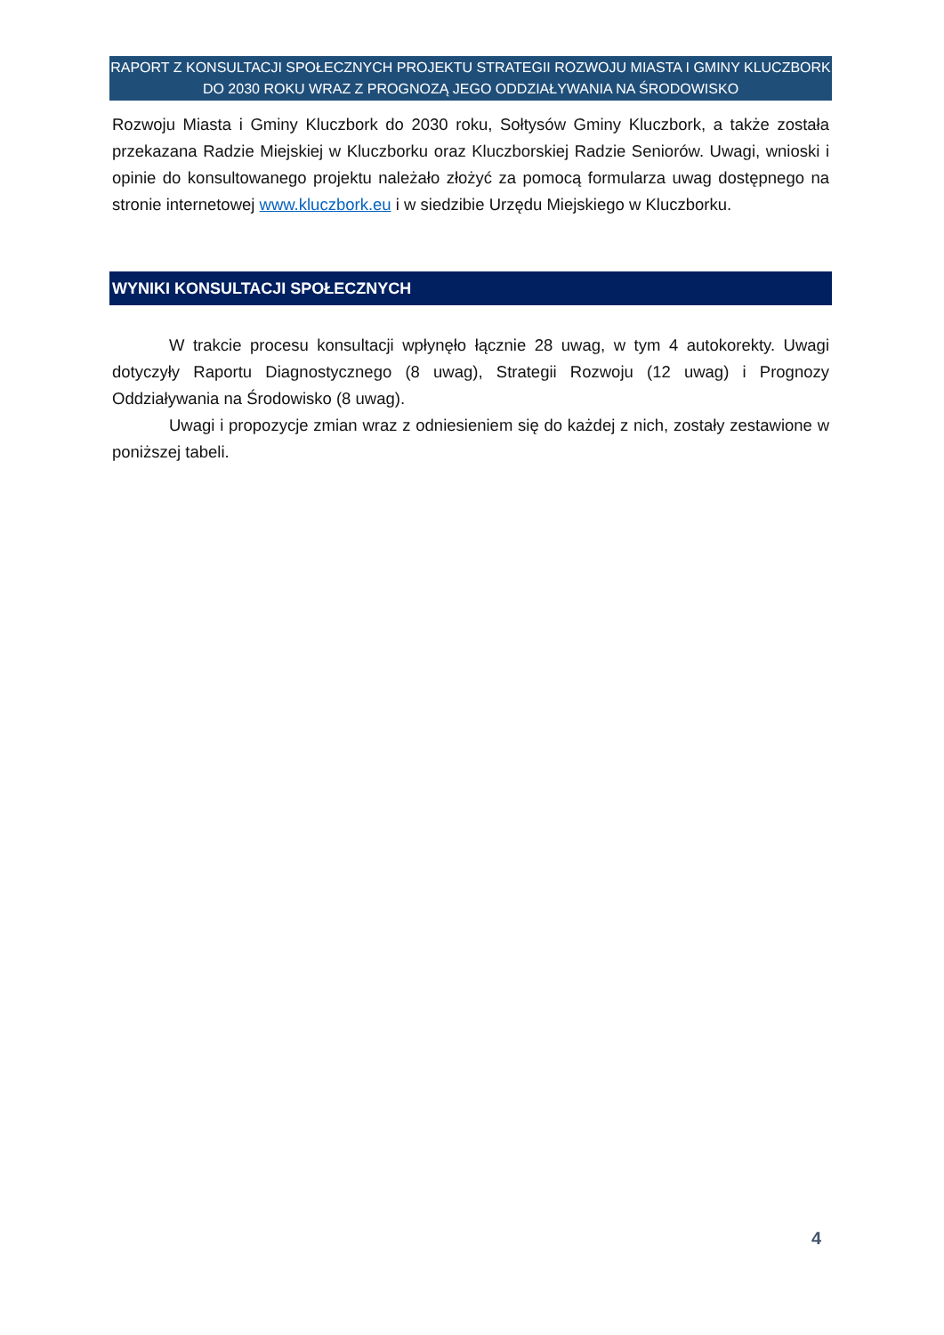RAPORT Z KONSULTACJI SPOŁECZNYCH PROJEKTU STRATEGII ROZWOJU MIASTA I GMINY KLUCZBORK
DO 2030 ROKU WRAZ Z PROGNOZĄ JEGO ODDZIAŁYWANIA NA ŚRODOWISKO
Rozwoju Miasta i Gminy Kluczbork do 2030 roku, Sołtysów Gminy Kluczbork, a także została przekazana Radzie Miejskiej w Kluczborku oraz Kluczborskiej Radzie Seniorów. Uwagi, wnioski i opinie do konsultowanego projektu należało złożyć za pomocą formularza uwag dostępnego na stronie internetowej www.kluczbork.eu i w siedzibie Urzędu Miejskiego w Kluczborku.
WYNIKI KONSULTACJI SPOŁECZNYCH
W trakcie procesu konsultacji wpłynęło łącznie 28 uwag, w tym 4 autokorekty. Uwagi dotyczyły Raportu Diagnostycznego (8 uwag), Strategii Rozwoju (12 uwag) i Prognozy Oddziaływania na Środowisko (8 uwag).
Uwagi i propozycje zmian wraz z odniesieniem się do każdej z nich, zostały zestawione w poniższej tabeli.
4